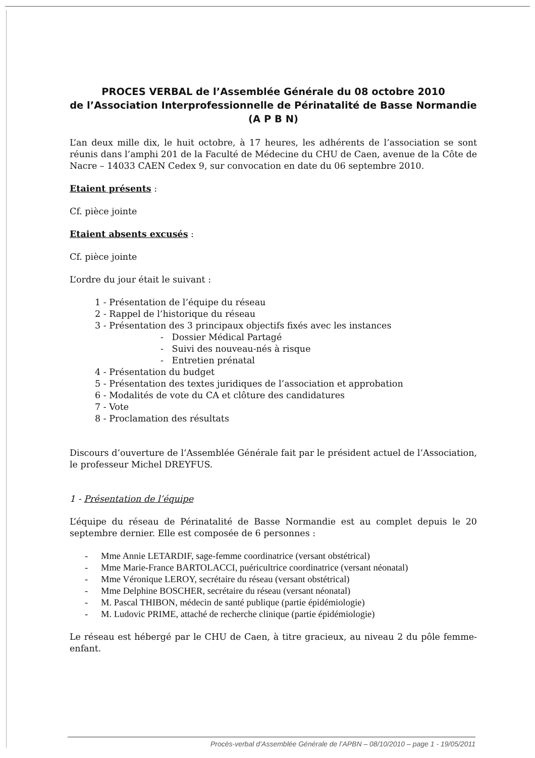PROCES VERBAL de l’Assemblée Générale du 08 octobre 2010
de l’Association Interprofessionnelle de Périnatalité de Basse Normandie
(A P B N)
L’an deux mille dix, le huit octobre, à 17 heures, les adhérents de l’association se sont réunis dans l’amphi 201 de la Faculté de Médecine du CHU de Caen, avenue de la Côte de Nacre – 14033 CAEN Cedex 9, sur convocation en date du 06 septembre 2010.
Etaient présents :
Cf. pièce jointe
Etaient absents excusés :
Cf. pièce jointe
L’ordre du jour était le suivant :
1 - Présentation de l’équipe du réseau
2 - Rappel de l’historique du réseau
3 - Présentation des 3 principaux objectifs fixés avec les instances
- Dossier Médical Partagé
- Suivi des nouveau-nés à risque
- Entretien prénatal
4 - Présentation du budget
5 - Présentation des textes juridiques de l’association et approbation
6 - Modalités de vote du CA et clôture des candidatures
7 - Vote
8 - Proclamation des résultats
Discours d’ouverture de l’Assemblée Générale fait par le président actuel de l’Association, le professeur Michel DREYFUS.
1 - Présentation de l’équipe
L’équipe du réseau de Périnatalité de Basse Normandie est au complet depuis le 20 septembre dernier. Elle est composée de 6 personnes :
- Mme Annie LETARDIF, sage-femme coordinatrice (versant obstétrical)
- Mme Marie-France BARTOLACCI, puéricultrice coordinatrice (versant néonatal)
- Mme Véronique LEROY, secrétaire du réseau (versant obstétrical)
- Mme Delphine BOSCHER, secrétaire du réseau (versant néonatal)
- M. Pascal THIBON, médecin de santé publique (partie épidémiologie)
- M. Ludovic PRIME, attaché de recherche clinique (partie épidémiologie)
Le réseau est hébergé par le CHU de Caen, à titre gracieux, au niveau 2 du pôle femme-enfant.
Procès-verbal d’Assemblée Générale de l’APBN – 08/10/2010 – page 1 - 19/05/2011